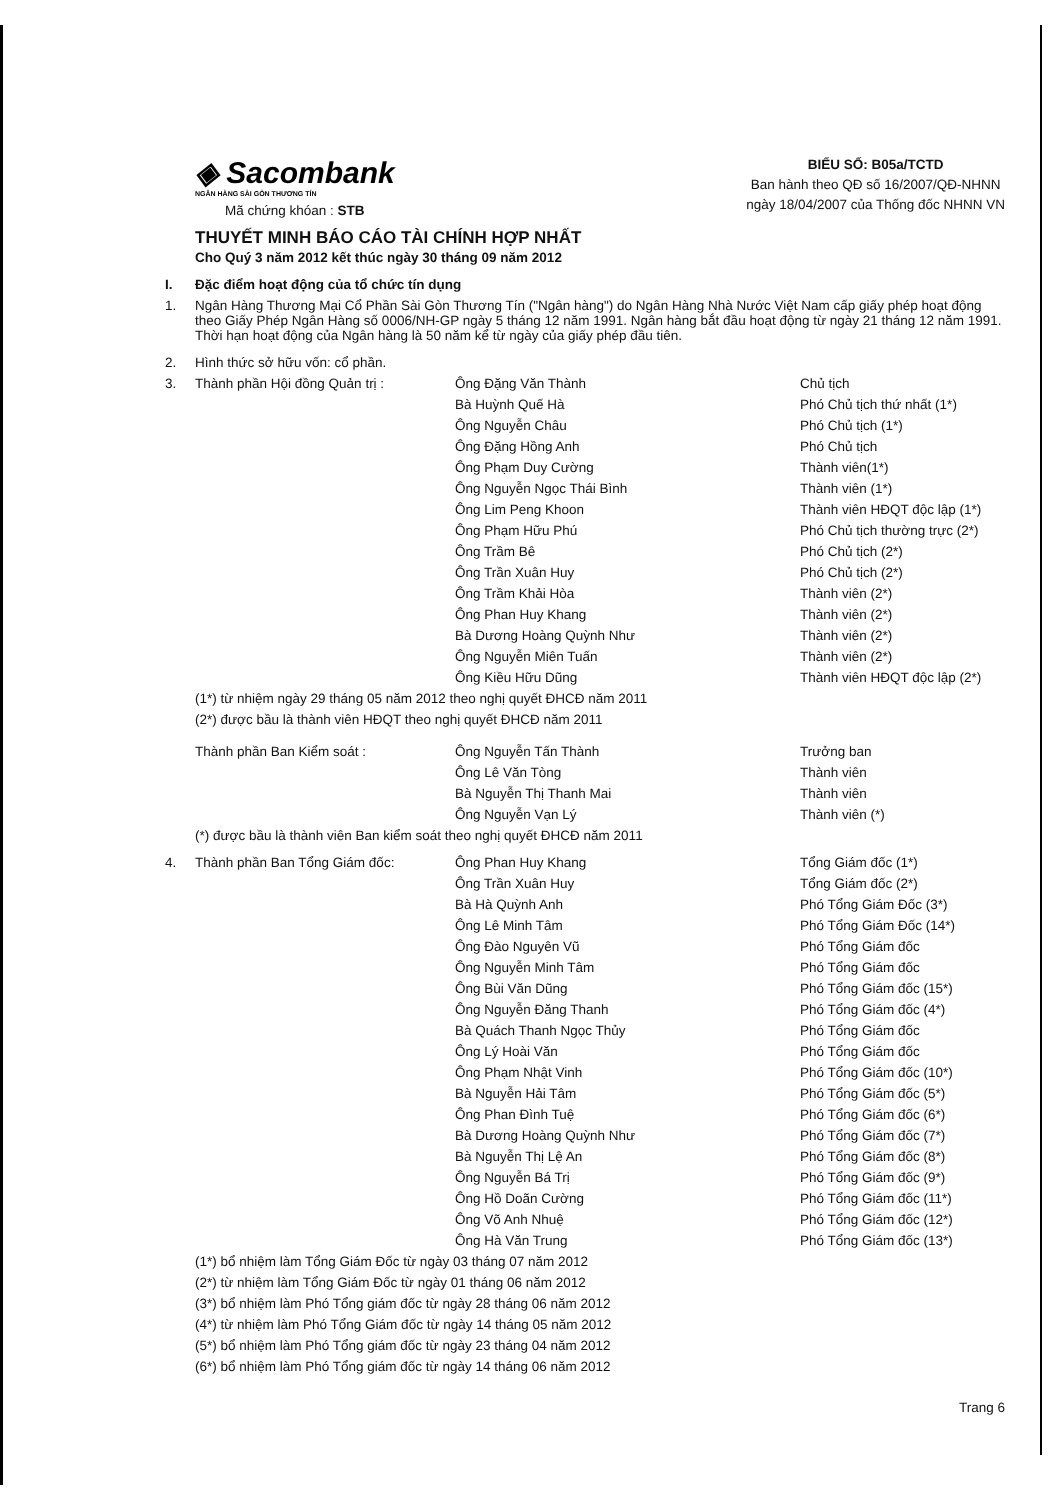◈ Sacombank
NGÂN HÀNG SÀI GÒN THƯƠNG TÍN
Mã chứng khóan : STB
BIỂU SỐ: B05a/TCTD
Ban hành theo QĐ số 16/2007/QĐ-NHNN
ngày 18/04/2007 của Thống đốc NHNN VN
THUYẾT MINH BÁO CÁO TÀI CHÍNH HỢP NHẤT
Cho Quý 3 năm 2012 kết thúc ngày 30 tháng 09 năm 2012
| I. | Đặc điểm hoạt động của tổ chức tín dụng | | |
| 1. | Ngân Hàng Thương Mại Cổ Phần Sài Gòn Thương Tín ("Ngân hàng") do Ngân Hàng Nhà Nước Việt Nam cấp giấy phép hoạt động theo Giấy Phép Ngân Hàng số 0006/NH-GP ngày 5 tháng 12 năm 1991. Ngân hàng bắt đầu hoạt động từ ngày 21 tháng 12 năm 1991. Thời hạn hoạt động của Ngân hàng là 50 năm kể từ ngày của giấy phép đầu tiên. | | |
| 2. | Hình thức sở hữu vốn: cổ phần. | | |
| 3. | Thành phần Hội đồng Quản trị : | Ông Đặng Văn Thành | Chủ tịch |
| | | Bà Huỳnh Quế Hà | Phó Chủ tịch thứ nhất (1*) |
| | | Ông Nguyễn Châu | Phó Chủ tịch (1*) |
| | | Ông Đặng Hồng Anh | Phó Chủ tịch |
| | | Ông Phạm Duy Cường | Thành viên(1*) |
| | | Ông Nguyễn Ngọc Thái Bình | Thành viên (1*) |
| | | Ông Lim Peng Khoon | Thành viên HĐQT độc lập (1*) |
| | | Ông Phạm Hữu Phú | Phó Chủ tịch thường trực (2*) |
| | | Ông Trầm Bê | Phó Chủ tịch (2*) |
| | | Ông Trần Xuân Huy | Phó Chủ tịch (2*) |
| | | Ông Trầm Khải Hòa | Thành viên (2*) |
| | | Ông Phan Huy Khang | Thành viên (2*) |
| | | Bà Dương Hoàng Quỳnh Như | Thành viên (2*) |
| | | Ông Nguyễn Miên Tuấn | Thành viên (2*) |
| | | Ông Kiều Hữu Dũng | Thành viên HĐQT độc lập (2*) |
| | (1*) từ nhiệm ngày 29 tháng 05 năm 2012 theo nghị quyết ĐHCĐ năm 2011 | | |
| | (2*) được bầu là thành viên HĐQT theo nghị quyết ĐHCĐ năm 2011 | | |
| | Thành phần Ban Kiểm soát : | Ông Nguyễn Tấn Thành | Trưởng ban |
| | | Ông Lê Văn Tòng | Thành viên |
| | | Bà Nguyễn Thị Thanh Mai | Thành viên |
| | | Ông Nguyễn Vạn Lý | Thành viên (*) |
| | (*) được bầu là thành viên Ban kiểm soát theo nghị quyết ĐHCĐ năm 2011 | | |
| 4. | Thành phần Ban Tổng Giám đốc: | Ông Phan Huy Khang | Tổng Giám đốc (1*) |
| | | Ông Trần Xuân Huy | Tổng Giám đốc (2*) |
| | | Bà Hà Quỳnh Anh | Phó Tổng Giám Đốc (3*) |
| | | Ông Lê Minh Tâm | Phó Tổng Giám Đốc (14*) |
| | | Ông Đào Nguyên Vũ | Phó Tổng Giám đốc |
| | | Ông Nguyễn Minh Tâm | Phó Tổng Giám đốc |
| | | Ông Bùi Văn Dũng | Phó Tổng Giám đốc (15*) |
| | | Ông Nguyễn Đăng Thanh | Phó Tổng Giám đốc (4*) |
| | | Bà Quách Thanh Ngọc Thủy | Phó Tổng Giám đốc |
| | | Ông Lý Hoài Văn | Phó Tổng Giám đốc |
| | | Ông Phạm Nhật Vinh | Phó Tổng Giám đốc (10*) |
| | | Bà Nguyễn Hải Tâm | Phó Tổng Giám đốc (5*) |
| | | Ông Phan Đình Tuệ | Phó Tổng Giám đốc (6*) |
| | | Bà Dương Hoàng Quỳnh Như | Phó Tổng Giám đốc (7*) |
| | | Bà Nguyễn Thị Lệ An | Phó Tổng Giám đốc (8*) |
| | | Ông Nguyễn Bá Trị | Phó Tổng Giám đốc (9*) |
| | | Ông Hồ Doãn Cường | Phó Tổng Giám đốc (11*) |
| | | Ông Võ Anh Nhuệ | Phó Tổng Giám đốc (12*) |
| | | Ông Hà Văn Trung | Phó Tổng Giám đốc (13*) |
| | (1*) bổ nhiệm làm Tổng Giám Đốc từ ngày 03 tháng 07 năm 2012 | | |
| | (2*) từ nhiệm làm Tổng Giám Đốc từ ngày 01 tháng 06 năm 2012 | | |
| | (3*) bổ nhiệm làm Phó Tổng giám đốc từ ngày 28 tháng 06 năm 2012 | | |
| | (4*) từ nhiệm làm Phó Tổng Giám đốc từ ngày 14 tháng 05 năm 2012 | | |
| | (5*) bổ nhiệm làm Phó Tổng giám đốc từ ngày 23 tháng 04 năm 2012 | | |
| | (6*) bổ nhiệm làm Phó Tổng giám đốc từ ngày 14 tháng 06 năm 2012 | | |
Trang 6